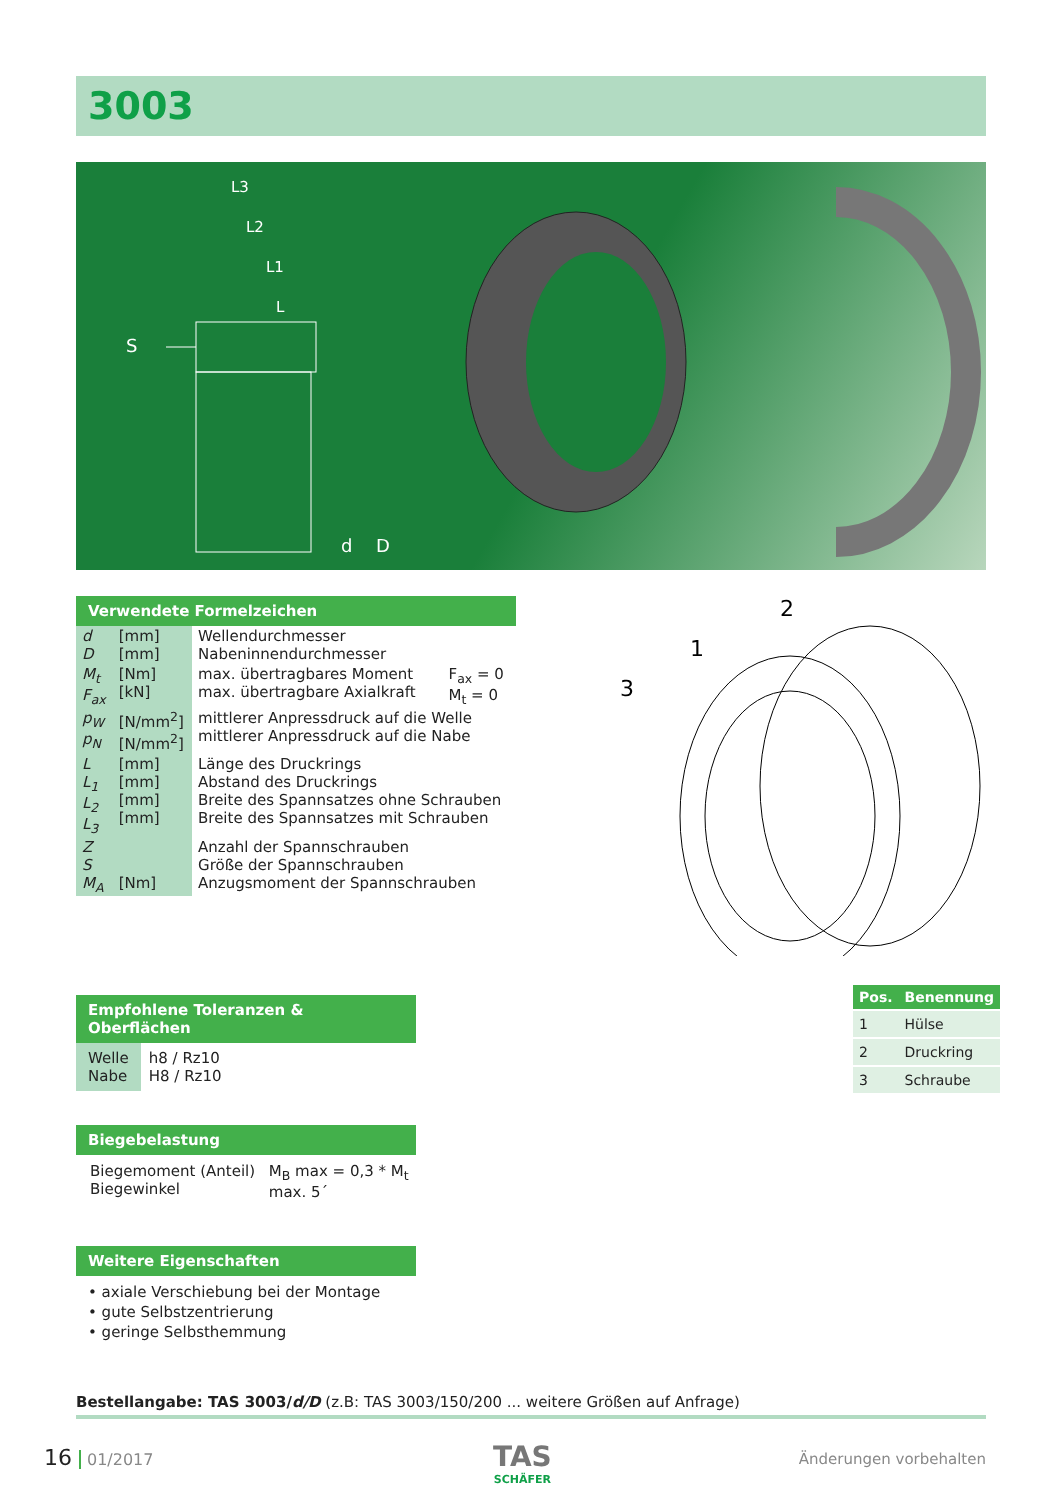3003
S
L3
L2
L1
L
d
D
Verwendete Formelzeichen
| d D | [mm] [mm] | Wellendurchmesser Nabeninnendurchmesser | |
| M<sub>t</sub> F<sub>ax</sub> | [Nm] [kN] | max. übertragbares Moment max. übertragbare Axialkraft | F<sub>ax</sub> = 0 M<sub>t</sub> = 0 |
| p<sub>W</sub> p<sub>N</sub> | [N/mm<sup>2</sup>] [N/mm<sup>2</sup>] | mittlerer Anpressdruck auf die Welle mittlerer Anpressdruck auf die Nabe | |
| L L<sub>1</sub> L<sub>2</sub> L<sub>3</sub> | [mm] [mm] [mm] [mm] | Länge des Druckrings Abstand des Druckrings Breite des Spannsatzes ohne Schrauben Breite des Spannsatzes mit Schrauben | |
| Z S M<sub>A</sub> | [Nm] | Anzahl der Spannschrauben Größe der Spannschrauben Anzugsmoment der Spannschrauben | |
2
1
3
| Pos. | Benennung |
| --- | --- |
| 1 | Hülse |
| 2 | Druckring |
| 3 | Schraube |
Empfohlene Toleranzen & Oberflächen
| Welle Nabe | h8 / Rz10 H8 / Rz10 |
Biegebelastung
| Biegemoment (Anteil) Biegewinkel | M<sub>B</sub> max = 0,3 * M<sub>t</sub> max. 5´ |
Weitere Eigenschaften
• axiale Verschiebung bei der Montage
• gute Selbstzentrierung
• geringe Selbsthemmung
Bestellangabe: TAS 3003/d/D (z.B: TAS 3003/150/200 ... weitere Größen auf Anfrage)
16 01/2017
TAS
SCHÄFER
Änderungen vorbehalten